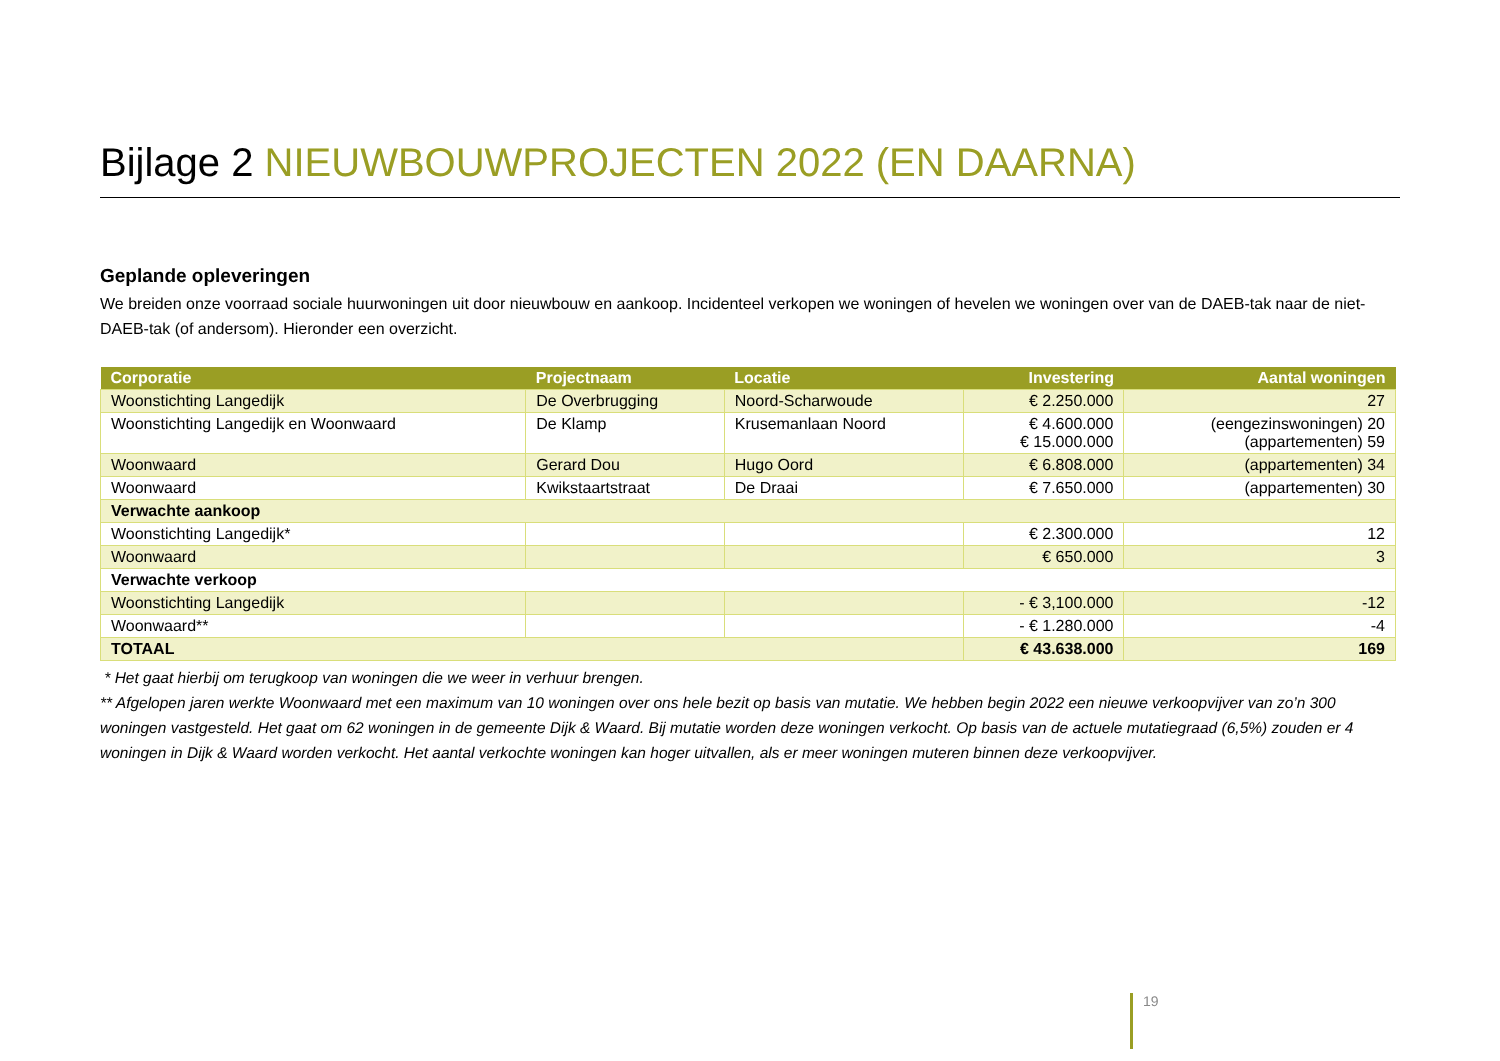Bijlage 2 NIEUWBOUWPROJECTEN 2022 (EN DAARNA)
Geplande opleveringen
We breiden onze voorraad sociale huurwoningen uit door nieuwbouw en aankoop. Incidenteel verkopen we woningen of hevelen we woningen over van de DAEB-tak naar de niet-DAEB-tak (of andersom). Hieronder een overzicht.
| Corporatie | Projectnaam | Locatie | Investering | Aantal woningen |
| --- | --- | --- | --- | --- |
| Woonstichting Langedijk | De Overbrugging | Noord-Scharwoude | € 2.250.000 | 27 |
| Woonstichting Langedijk en Woonwaard | De Klamp | Krusemanlaan Noord | € 4.600.000 € 15.000.000 | (eengezinswoningen) 20 (appartementen) 59 |
| Woonwaard | Gerard Dou | Hugo Oord | € 6.808.000 | (appartementen) 34 |
| Woonwaard | Kwikstaartstraat | De Draai | € 7.650.000 | (appartementen) 30 |
| Verwachte aankoop | | | | |
| Woonstichting Langedijk* | | | € 2.300.000 | 12 |
| Woonwaard | | | € 650.000 | 3 |
| Verwachte verkoop | | | | |
| Woonstichting Langedijk | | | - € 3,100.000 | -12 |
| Woonwaard** | | | - € 1.280.000 | -4 |
| TOTAAL | | | € 43.638.000 | 169 |
* Het gaat hierbij om terugkoop van woningen die we weer in verhuur brengen.
** Afgelopen jaren werkte Woonwaard met een maximum van 10 woningen over ons hele bezit op basis van mutatie. We hebben begin 2022 een nieuwe verkoopvijver van zo’n 300 woningen vastgesteld. Het gaat om 62 woningen in de gemeente Dijk & Waard. Bij mutatie worden deze woningen verkocht. Op basis van de actuele mutatiegraad (6,5%) zouden er 4 woningen in Dijk & Waard worden verkocht. Het aantal verkochte woningen kan hoger uitvallen, als er meer woningen muteren binnen deze verkoopvijver.
19